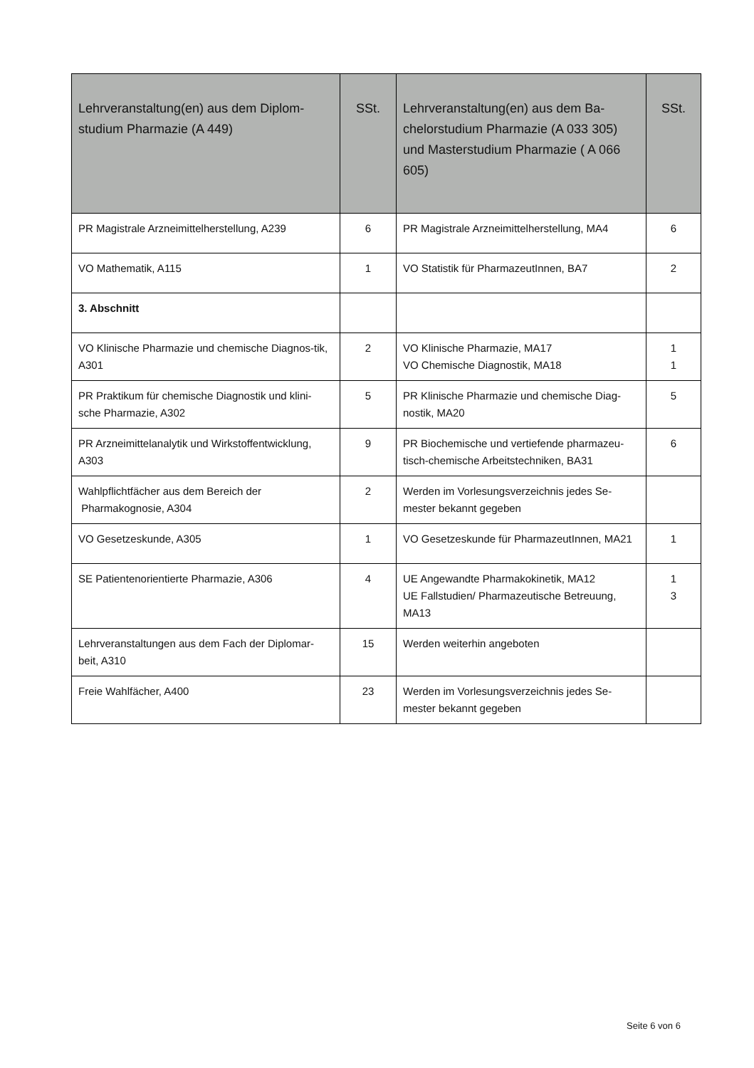| Lehrveranstaltung(en) aus dem Diplom-studium Pharmazie (A 449) | SSt. | Lehrveranstaltung(en) aus dem Ba-chelorstudium Pharmazie (A 033 305) und Masterstudium Pharmazie ( A 066 605) | SSt. |
| --- | --- | --- | --- |
| PR Magistrale Arzneimittelherstellung, A239 | 6 | PR Magistrale Arzneimittelherstellung, MA4 | 6 |
| VO Mathematik, A115 | 1 | VO Statistik für PharmazeutInnen, BA7 | 2 |
| 3. Abschnitt | | | |
| VO Klinische Pharmazie und chemische Diagnos-tik, A301 | 2 | VO Klinische Pharmazie, MA17 VO Chemische Diagnostik, MA18 | 1 1 |
| PR Praktikum für chemische Diagnostik und klini-sche Pharmazie, A302 | 5 | PR Klinische Pharmazie und chemische Diag-nostik, MA20 | 5 |
| PR Arzneimittelanalytik und Wirkstoffentwicklung, A303 | 9 | PR Biochemische und vertiefende pharmazeu-tisch-chemische Arbeitstechniken, BA31 | 6 |
| Wahlpflichtfächer aus dem Bereich der Pharmakognosie, A304 | 2 | Werden im Vorlesungsverzeichnis jedes Se-mester bekannt gegeben | |
| VO Gesetzeskunde, A305 | 1 | VO Gesetzeskunde für PharmazeutInnen, MA21 | 1 |
| SE Patientenorientierte Pharmazie, A306 | 4 | UE Angewandte Pharmakokinetik, MA12 UE Fallstudien/ Pharmazeutische Betreuung, MA13 | 1 3 |
| Lehrveranstaltungen aus dem Fach der Diplomar-beit, A310 | 15 | Werden weiterhin angeboten | |
| Freie Wahlfächer, A400 | 23 | Werden im Vorlesungsverzeichnis jedes Se-mester bekannt gegeben | |
Seite 6 von 6